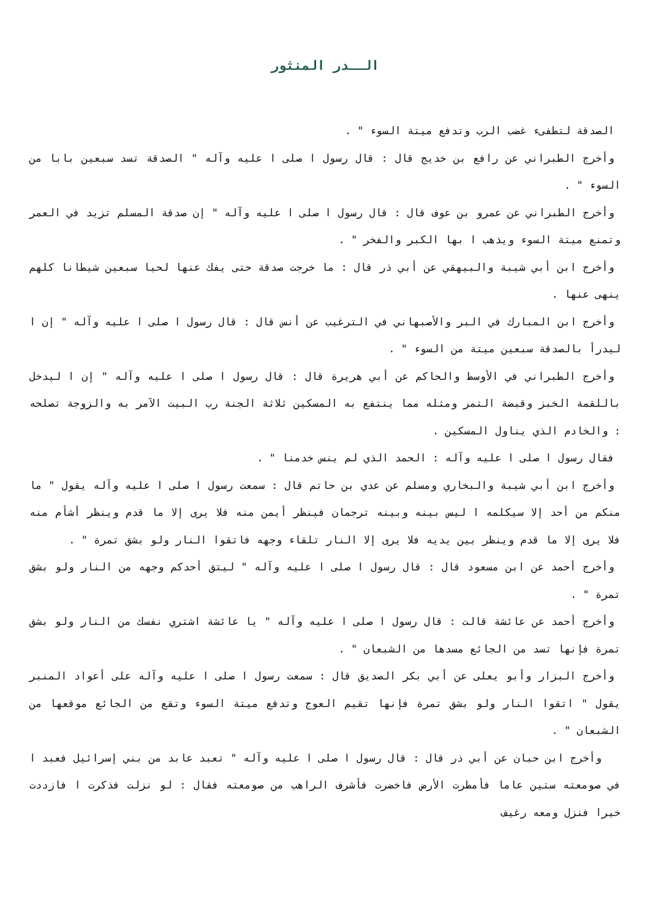الــدر المنثور
الصدقة لتطفىء غضب الرب وتدفع ميتة السوء " .
وأخرج الطبراني عن رافع بن خديج قال : قال رسول ا صلى ا عليه وآله " الصدقة تسد سبعين بابا من السوء " .
وأخرج الطبراني عن عمرو بن عوف قال : قال رسول ا صلى ا عليه وآله " إن صدقة المسلم تزيد في العمر وتمنع ميتة السوء ويذهب ا بها الكبر والفخر " .
وأخرج ابن أبي شيبة والبيهقي عن أبي ذر قال : ما خرجت صدقة حتى يفك عنها لحيا سبعين شيطانا كلهم ينهى عنها .
وأخرج ابن المبارك في البر والأصبهاني في الترغيب عن أنس قال : قال رسول ا صلى ا عليه وآله " إن ا ليدرأ بالصدقة سبعين ميتة من السوء " .
وأخرج الطبراني في الأوسط والحاكم عن أبي هريرة قال : قال رسول ا صلى ا عليه وآله " إن ا ليدخل باللقمة الخبز وقبضة التمر ومثله مما ينتفع به المسكين ثلاثة الجنة رب البيت الآمر به والزوجة تصلحه : والخادم الذي يناول المسكين .
فقال رسول ا صلى ا عليه وآله : الحمد الذي لم ينس خدمنا " .
وأخرج ابن أبي شيبة والبخاري ومسلم عن عدي بن حاتم قال : سمعت رسول ا صلى ا عليه وآله يقول " ما منكم من أحد إلا سيكلمه ا ليس بينه وبينه ترجمان فينظر أيمن منه فلا يرى إلا ما قدم وينظر أشأم منه فلا يرى إلا ما قدم وينظر بين يديه فلا يرى إلا النار تلقاء وجهه فاتقوا النار ولو بشق تمرة " .
وأخرج أحمد عن ابن مسعود قال : قال رسول ا صلى ا عليه وآله " ليتق أحدكم وجهه من النار ولو بشق تمرة " .
وأخرج أحمد عن عائشة قالت : قال رسول ا صلى ا عليه وآله " يا عائشة اشتري نفسك من النار ولو بشق تمرة فإنها تسد من الجائع مسدها من الشبعان " .
وأخرج البزار وأبو يعلى عن أبي بكر الصديق قال : سمعت رسول ا صلى ا عليه وآله على أعواد المنبر يقول " اتقوا النار ولو بشق تمرة فإنها تقيم العوج وتدفع ميتة السوء وتقع من الجائع موقعها من الشبعان " .
وأخرج ابن حبان عن أبي ذر قال : قال رسول ا صلى ا عليه وآله " تعبد عابد من بني إسرائيل فعبد ا في صومعته ستين عاما فأمطرت الأرض فاخضرت فأشرف الراهب من صومعته فقال : لو نزلت فذكرت ا فازددت خيرا فنزل ومعه رغيف